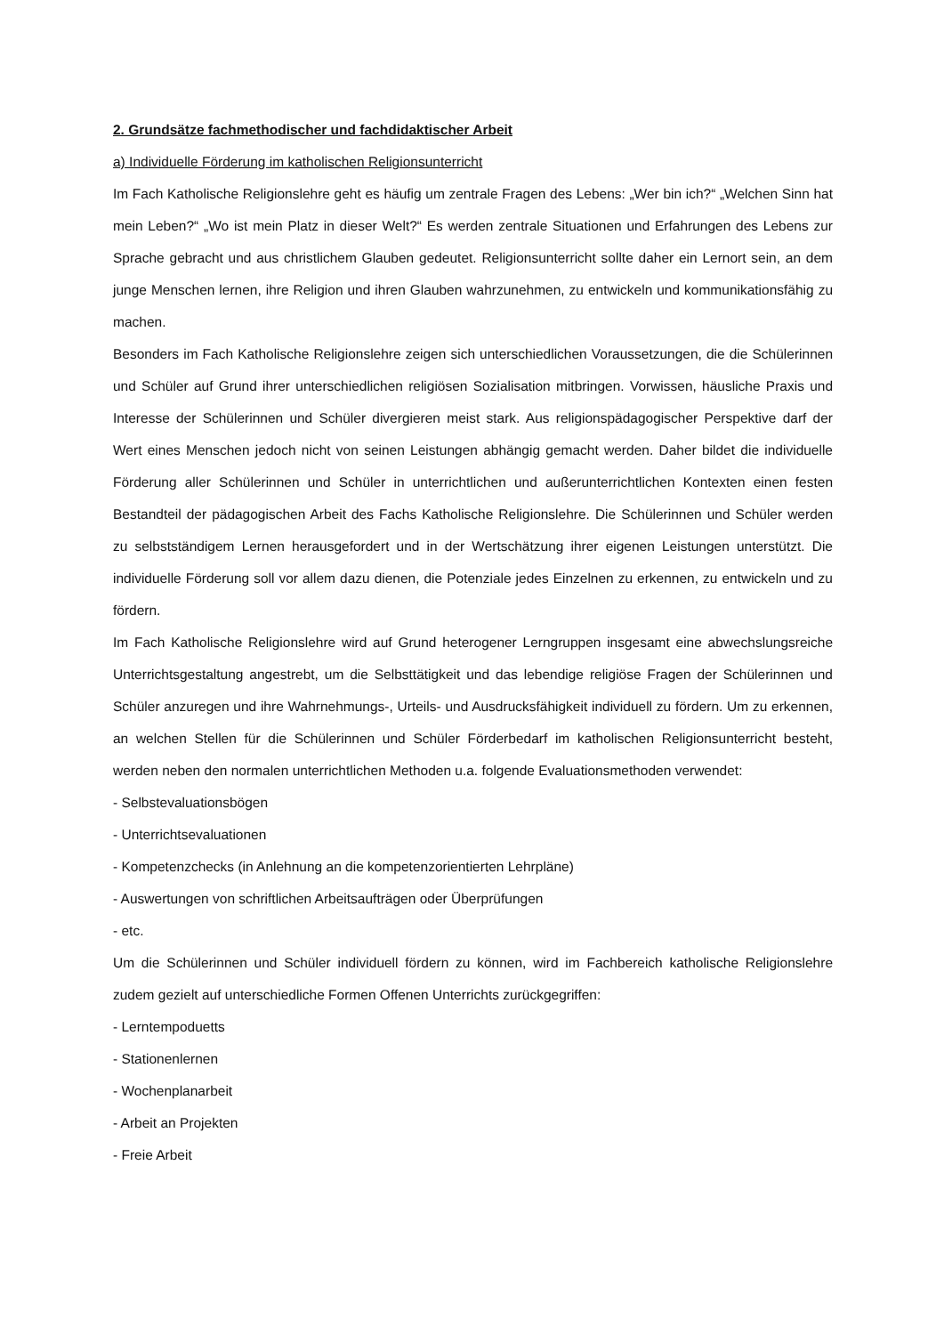2. Grundsätze fachmethodischer und fachdidaktischer Arbeit
a) Individuelle Förderung im katholischen Religionsunterricht
Im Fach Katholische Religionslehre geht es häufig um zentrale Fragen des Lebens: „Wer bin ich?“ „Welchen Sinn hat mein Leben?“ „Wo ist mein Platz in dieser Welt?“ Es werden zentrale Situationen und Erfahrungen des Lebens zur Sprache gebracht und aus christlichem Glauben gedeutet. Religionsunterricht sollte daher ein Lernort sein, an dem junge Menschen lernen, ihre Religion und ihren Glauben wahrzunehmen, zu entwickeln und kommunikationsfähig zu machen.
Besonders im Fach Katholische Religionslehre zeigen sich unterschiedlichen Voraussetzungen, die die Schülerinnen und Schüler auf Grund ihrer unterschiedlichen religiösen Sozialisation mitbringen. Vorwissen, häusliche Praxis und Interesse der Schülerinnen und Schüler divergieren meist stark. Aus religionspädagogischer Perspektive darf der Wert eines Menschen jedoch nicht von seinen Leistungen abhängig gemacht werden. Daher bildet die individuelle Förderung aller Schülerinnen und Schüler in unterrichtlichen und außerunterrichtlichen Kontexten einen festen Bestandteil der pädagogischen Arbeit des Fachs Katholische Religionslehre. Die Schülerinnen und Schüler werden zu selbstständigem Lernen herausgefordert und in der Wertschätzung ihrer eigenen Leistungen unterstützt. Die individuelle Förderung soll vor allem dazu dienen, die Potenziale jedes Einzelnen zu erkennen, zu entwickeln und zu fördern.
Im Fach Katholische Religionslehre wird auf Grund heterogener Lerngruppen insgesamt eine abwechslungsreiche Unterrichtsgestaltung angestrebt, um die Selbsttätigkeit und das lebendige religiöse Fragen der Schülerinnen und Schüler anzuregen und ihre Wahrnehmungs-, Urteils- und Ausdrucksfähigkeit individuell zu fördern. Um zu erkennen, an welchen Stellen für die Schülerinnen und Schüler Förderbedarf im katholischen Religionsunterricht besteht, werden neben den normalen unterrichtlichen Methoden u.a. folgende Evaluationsmethoden verwendet:
- Selbstevaluationsbögen
- Unterrichtsevaluationen
- Kompetenzchecks (in Anlehnung an die kompetenzorientierten Lehrpläne)
- Auswertungen von schriftlichen Arbeitsaufträgen oder Überprüfungen
- etc.
Um die Schülerinnen und Schüler individuell fördern zu können, wird im Fachbereich katholische Religionslehre zudem gezielt auf unterschiedliche Formen Offenen Unterrichts zurückgegriffen:
- Lerntempoduetts
- Stationenlernen
- Wochenplanarbeit
- Arbeit an Projekten
- Freie Arbeit